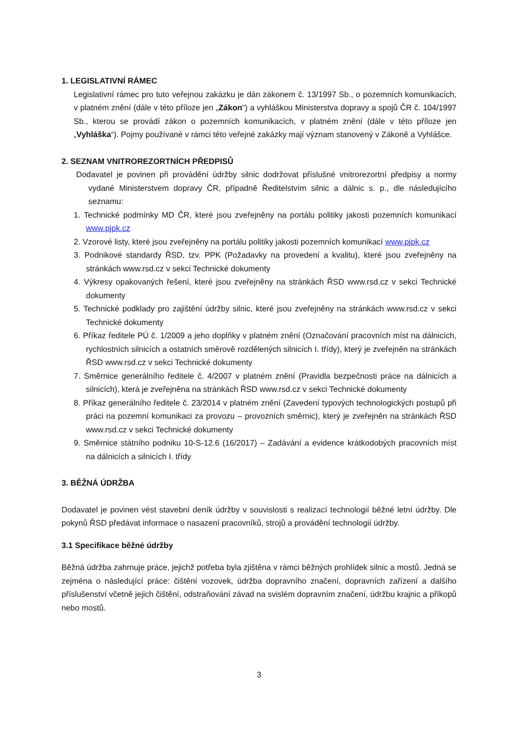1. LEGISLATIVNÍ RÁMEC
Legislativní rámec pro tuto veřejnou zakázku je dán zákonem č. 13/1997 Sb., o pozemních komunikacích, v platném znění (dále v této příloze jen „Zákon“) a vyhláškou Ministerstva dopravy a spojů ČR č. 104/1997 Sb., kterou se provádí zákon o pozemních komunikacích, v platném znění (dále v této příloze jen „Vyhláška“). Pojmy používané v rámci této veřejné zakázky mají význam stanovený v Zákoně a Vyhlášce.
2. SEZNAM VNITROREZORTNÍCH PŘEDPISŮ
Dodavatel je povinen při provádění údržby silnic dodržovat příslušné vnitrorezortní předpisy a normy vydané Ministerstvem dopravy ČR, případně Ředitelstvím silnic a dálnic s. p., dle následujícího seznamu:
1. Technické podmínky MD ČR, které jsou zveřejněny na portálu politiky jakosti pozemních komunikací www.pjpk.cz
2. Vzorové listy, které jsou zveřejněny na portálu politiky jakosti pozemních komunikací www.pjpk.cz
3. Podnikové standardy ŘSD, tzv. PPK (Požadavky na provedení a kvalitu), které jsou zveřejněny na stránkách www.rsd.cz v sekci Technické dokumenty
4. Výkresy opakovaných řešení, které jsou zveřejněny na stránkách ŘSD www.rsd.cz v sekci Technické dokumenty
5. Technické podklady pro zajištění údržby silnic, které jsou zveřejněny na stránkách www.rsd.cz v sekci Technické dokumenty
6. Příkaz ředitele PÚ č. 1/2009 a jeho doplňky v platném znění (Označování pracovních míst na dálnicích, rychlostních silnicích a ostatních směrově rozdělených silnicích I. třídy), který je zveřejněn na stránkách ŘSD www.rsd.cz v sekci Technické dokumenty
7. Směrnice generálního ředitele č. 4/2007 v platném znění (Pravidla bezpečnosti práce na dálnicích a silnicích), která je zveřejněna na stránkách ŘSD www.rsd.cz v sekci Technické dokumenty
8. Příkaz generálního ředitele č. 23/2014 v platném znění (Zavedení typových technologických postupů při práci na pozemní komunikaci za provozu – provozních směrnic), který je zveřejněn na stránkách ŘSD www.rsd.cz v sekci Technické dokumenty
9. Směrnice státního podniku 10-S-12.6 (16/2017) – Zadávání a evidence krátkodobých pracovních míst na dálnicích a silnicích I. třídy
3. BĚŽNÁ ÚDRŽBA
Dodavatel je povinen vést stavební deník údržby v souvislosti s realizací technologií běžné letní údržby. Dle pokynů ŘSD předávat informace o nasazení pracovníků, strojů a provádění technologií údržby.
3.1 Specifikace běžné údržby
Běžná údržba zahrnuje práce, jejichž potřeba byla zjištěna v rámci běžných prohlídek silnic a mostů. Jedná se zejména o následující práce: čištění vozovek, údržba dopravního značení, dopravních zařízení a dalšího příslušenství včetně jejich čištění, odstraňování závad na svislém dopravním značení, údržbu krajnic a příkopů nebo mostů.
3